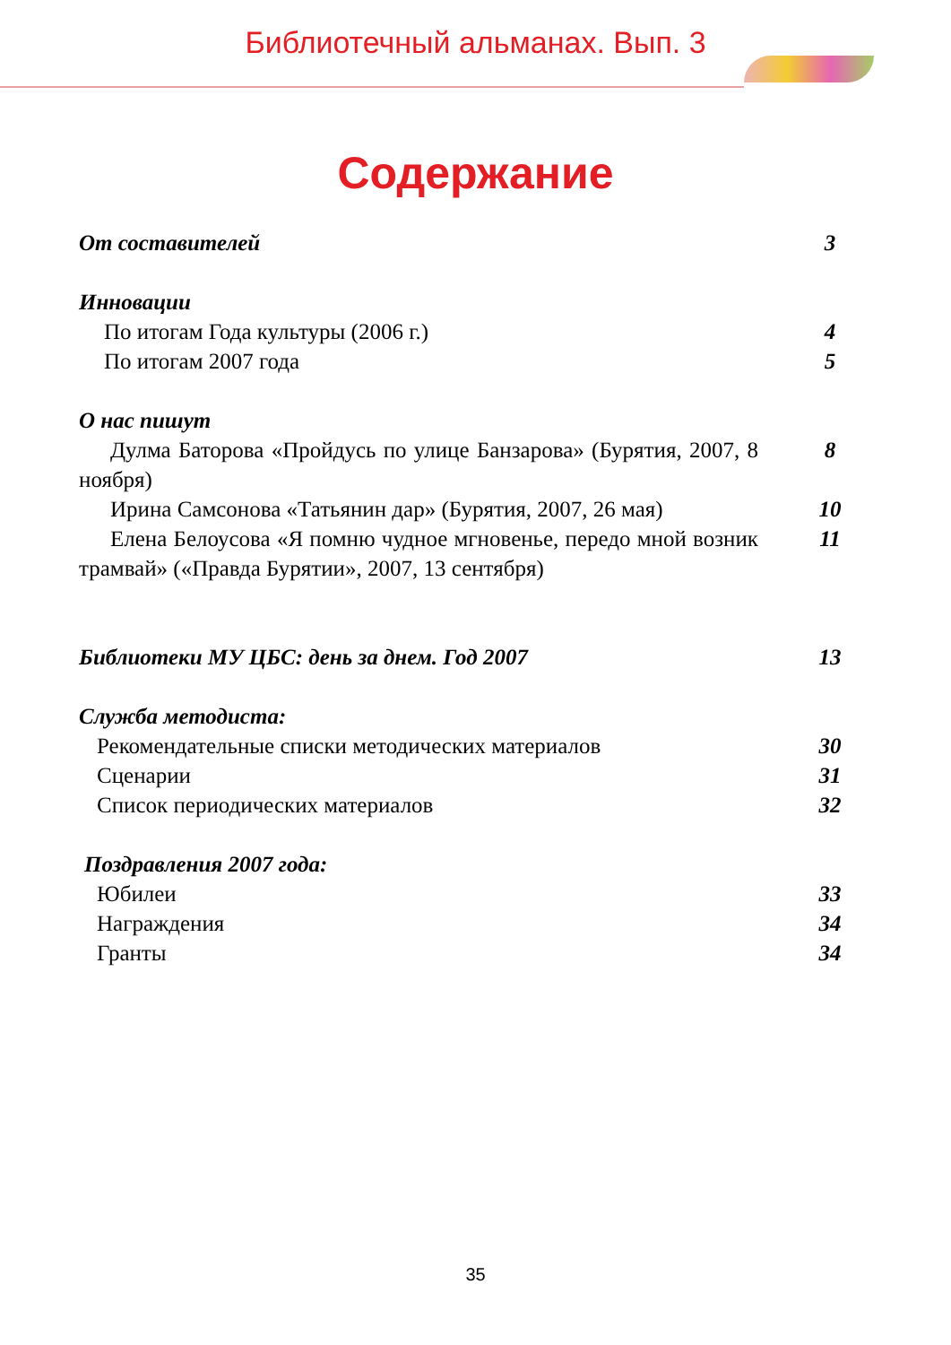Библиотечный альманах. Вып. 3
Содержание
От составителей 3
Инновации
По итогам Года культуры (2006 г.) 4
По итогам 2007 года 5
О нас пишут
Дулма Баторова «Пройдусь по улице Банзарова» (Бурятия, 2007, 8 ноября) 8
Ирина Самсонова «Татьянин дар» (Бурятия, 2007, 26 мая) 10
Елена Белоусова «Я помню чудное мгновенье, передо мной возник трамвай» («Правда Бурятии», 2007, 13 сентября) 11
Библиотеки МУ ЦБС: день за днем. Год 2007 13
Служба методиста:
Рекомендательные списки методических материалов 30
Сценарии 31
Список периодических материалов 32
Поздравления 2007 года:
Юбилеи 33
Награждения 34
Гранты 34
35